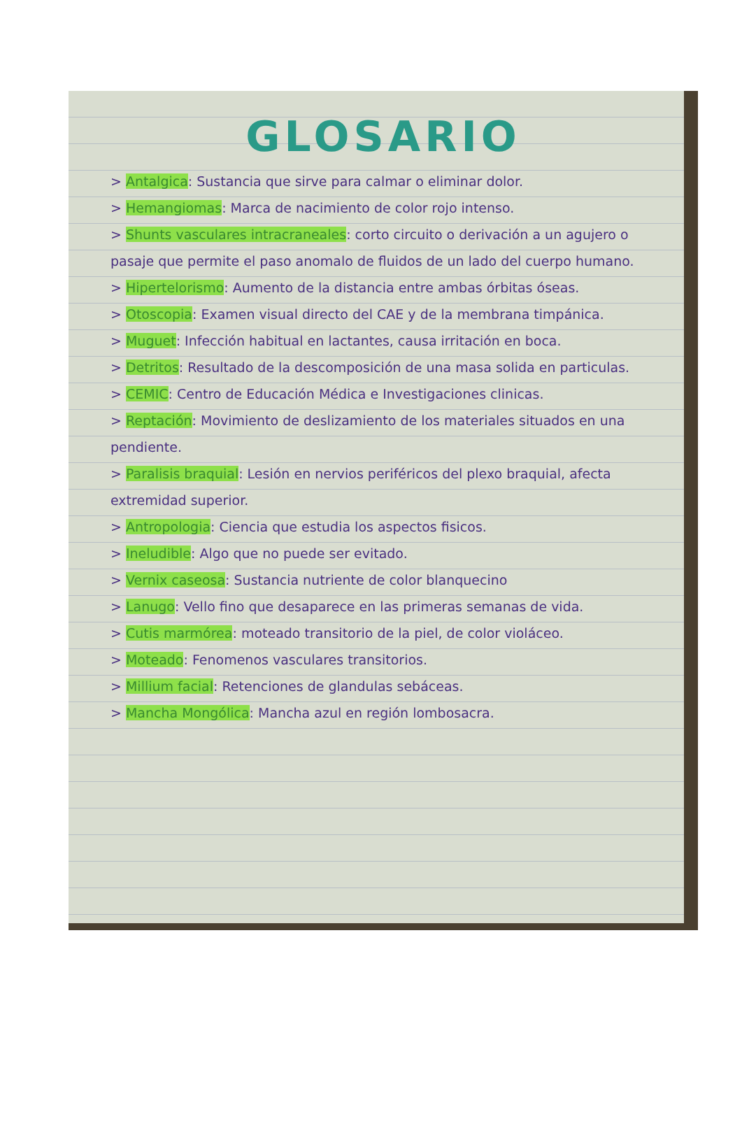GLOSARIO
> Antalgica: Sustancia que sirve para calmar o eliminar dolor.
> Hemangiomas: Marca de nacimiento de color rojo intenso.
> Shunts vasculares intracraneales: corto circuito o derivación a un agujero o pasaje que permite el paso anomalo de fluidos de un lado del cuerpo humano.
> Hipertelorismo: Aumento de la distancia entre ambas órbitas óseas.
> Otoscopia: Examen visual directo del CAE y de la membrana timpánica.
> Muguet: Infección habitual en lactantes, causa irritación en boca.
> Detritos: Resultado de la descomposición de una masa solida en particulas.
> CEMIC: Centro de Educación Médica e Investigaciones clinicas.
> Reptación: Movimiento de deslizamiento de los materiales situados en una pendiente.
> Paralisis braquial: Lesión en nervios periféricos del plexo braquial, afecta extremidad superior.
> Antropologia: Ciencia que estudia los aspectos fisicos.
> Ineludible: Algo que no puede ser evitado.
> Vernix caseosa: Sustancia nutriente de color blanquecino
> Lanugo: Vello fino que desaparece en las primeras semanas de vida.
> Cutis marmórea: moteado transitorio de la piel, de color violáceo.
> Moteado: Fenomenos vasculares transitorios.
> Millium facial: Retenciones de glandulas sebáceas.
> Mancha Mongólica: Mancha azul en región lombosacra.